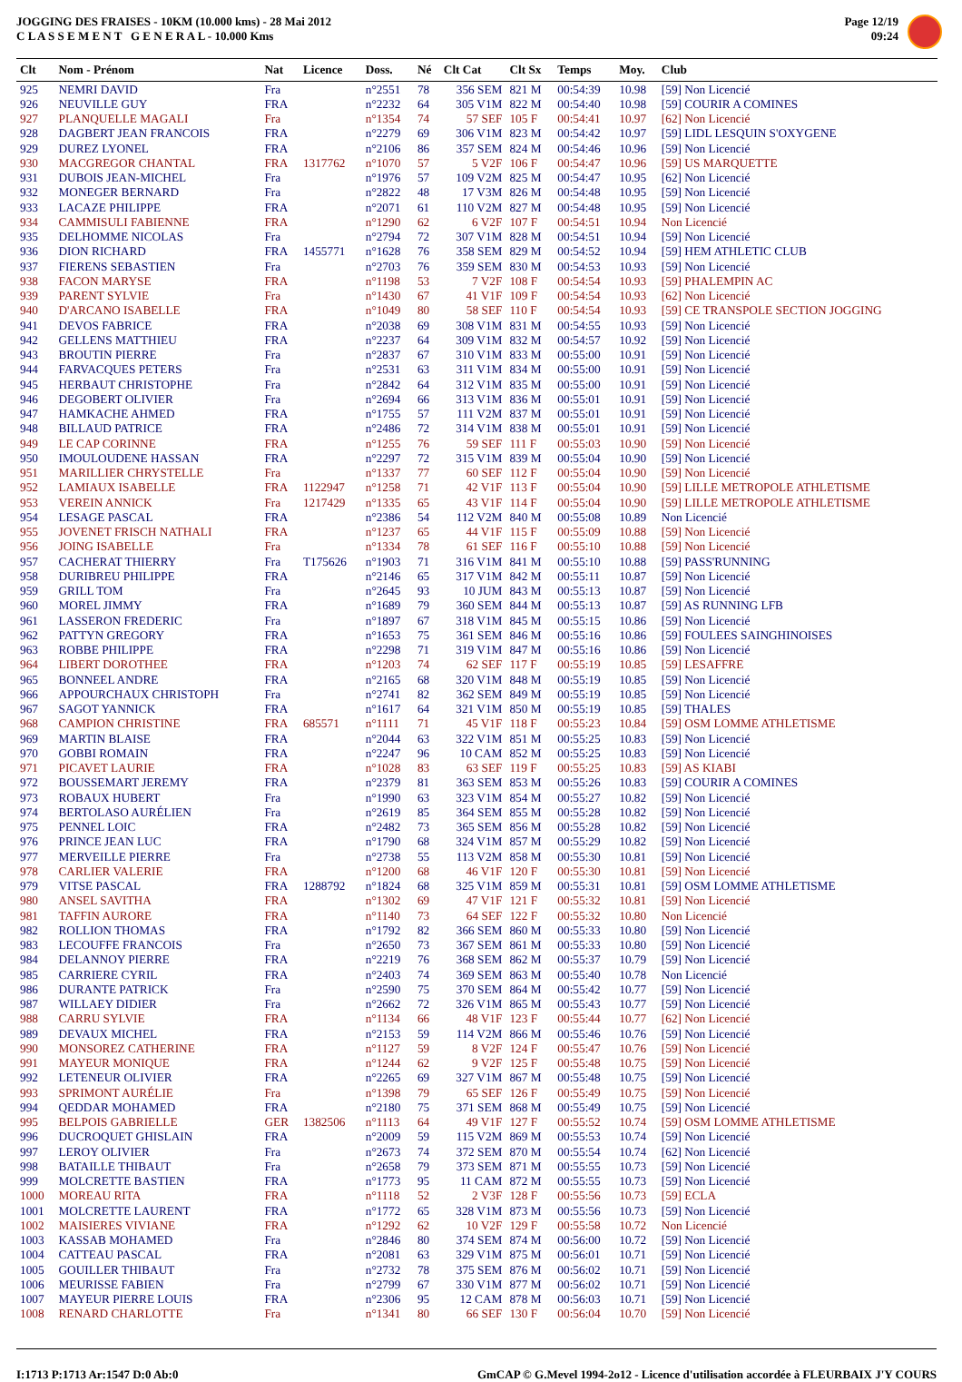JOGGING DES FRAISES - 10KM (10.000 kms) - 28 Mai 2012
C L A S S E M E N T G E N E R A L - 10.000 Kms
Page 12/19
09:24
| Clt | Nom - Prénom | Nat | Licence | Doss. | Né | Clt Cat | Clt Sx | Temps | Moy. | Club |
| --- | --- | --- | --- | --- | --- | --- | --- | --- | --- | --- |
| 925 | NEMRI DAVID | Fra | | n°2551 | 78 | 356 SEM | 821 M | 00:54:39 | 10.98 | [59] Non Licencié |
| 926 | NEUVILLE GUY | FRA | | n°2232 | 64 | 305 V1M | 822 M | 00:54:40 | 10.98 | [59] COURIR A COMINES |
| 927 | PLANQUELLE MAGALI | Fra | | n°1354 | 74 | 57 SEF | 105 F | 00:54:41 | 10.97 | [62] Non Licencié |
| 928 | DAGBERT JEAN FRANCOIS | FRA | | n°2279 | 69 | 306 V1M | 823 M | 00:54:42 | 10.97 | [59] LIDL LESQUIN S'OXYGENE |
| 929 | DUREZ LYONEL | FRA | | n°2106 | 86 | 357 SEM | 824 M | 00:54:46 | 10.96 | [59] Non Licencié |
| 930 | MACGREGOR CHANTAL | FRA | 1317762 | n°1070 | 57 | 5 V2F | 106 F | 00:54:47 | 10.96 | [59] US MARQUETTE |
| 931 | DUBOIS JEAN-MICHEL | Fra | | n°1976 | 57 | 109 V2M | 825 M | 00:54:47 | 10.95 | [62] Non Licencié |
| 932 | MONEGER BERNARD | Fra | | n°2822 | 48 | 17 V3M | 826 M | 00:54:48 | 10.95 | [59] Non Licencié |
| 933 | LACAZE PHILIPPE | FRA | | n°2071 | 61 | 110 V2M | 827 M | 00:54:48 | 10.95 | [59] Non Licencié |
| 934 | CAMMISULI FABIENNE | FRA | | n°1290 | 62 | 6 V2F | 107 F | 00:54:51 | 10.94 | Non Licencié |
| 935 | DELHOMME NICOLAS | Fra | | n°2794 | 72 | 307 V1M | 828 M | 00:54:51 | 10.94 | [59] Non Licencié |
| 936 | DION RICHARD | FRA | 1455771 | n°1628 | 76 | 358 SEM | 829 M | 00:54:52 | 10.94 | [59] HEM ATHLETIC CLUB |
| 937 | FIERENS SEBASTIEN | Fra | | n°2703 | 76 | 359 SEM | 830 M | 00:54:53 | 10.93 | [59] Non Licencié |
| 938 | FACON MARYSE | FRA | | n°1198 | 53 | 7 V2F | 108 F | 00:54:54 | 10.93 | [59] PHALEMPIN AC |
| 939 | PARENT SYLVIE | Fra | | n°1430 | 67 | 41 V1F | 109 F | 00:54:54 | 10.93 | [62] Non Licencié |
| 940 | D'ARCANO ISABELLE | FRA | | n°1049 | 80 | 58 SEF | 110 F | 00:54:54 | 10.93 | [59] CE TRANSPOLE SECTION JOGGING |
| 941 | DEVOS FABRICE | FRA | | n°2038 | 69 | 308 V1M | 831 M | 00:54:55 | 10.93 | [59] Non Licencié |
| 942 | GELLENS MATTHIEU | FRA | | n°2237 | 64 | 309 V1M | 832 M | 00:54:57 | 10.92 | [59] Non Licencié |
| 943 | BROUTIN PIERRE | Fra | | n°2837 | 67 | 310 V1M | 833 M | 00:55:00 | 10.91 | [59] Non Licencié |
| 944 | FARVACQUES PETERS | Fra | | n°2531 | 63 | 311 V1M | 834 M | 00:55:00 | 10.91 | [59] Non Licencié |
| 945 | HERBAUT CHRISTOPHE | Fra | | n°2842 | 64 | 312 V1M | 835 M | 00:55:00 | 10.91 | [59] Non Licencié |
| 946 | DEGOBERT OLIVIER | Fra | | n°2694 | 66 | 313 V1M | 836 M | 00:55:01 | 10.91 | [59] Non Licencié |
| 947 | HAMKACHE AHMED | FRA | | n°1755 | 57 | 111 V2M | 837 M | 00:55:01 | 10.91 | [59] Non Licencié |
| 948 | BILLAUD PATRICE | FRA | | n°2486 | 72 | 314 V1M | 838 M | 00:55:01 | 10.91 | [59] Non Licencié |
| 949 | LE CAP CORINNE | FRA | | n°1255 | 76 | 59 SEF | 111 F | 00:55:03 | 10.90 | [59] Non Licencié |
| 950 | IMOULOUDENE HASSAN | FRA | | n°2297 | 72 | 315 V1M | 839 M | 00:55:04 | 10.90 | [59] Non Licencié |
| 951 | MARILLIER CHRYSTELLE | Fra | | n°1337 | 77 | 60 SEF | 112 F | 00:55:04 | 10.90 | [59] Non Licencié |
| 952 | LAMIAUX ISABELLE | FRA | 1122947 | n°1258 | 71 | 42 V1F | 113 F | 00:55:04 | 10.90 | [59] LILLE METROPOLE ATHLETISME |
| 953 | VEREIN ANNICK | Fra | 1217429 | n°1335 | 65 | 43 V1F | 114 F | 00:55:04 | 10.90 | [59] LILLE METROPOLE ATHLETISME |
| 954 | LESAGE PASCAL | FRA | | n°2386 | 54 | 112 V2M | 840 M | 00:55:08 | 10.89 | Non Licencié |
| 955 | JOVENET FRISCH NATHALI | FRA | | n°1237 | 65 | 44 V1F | 115 F | 00:55:09 | 10.88 | [59] Non Licencié |
| 956 | JOING ISABELLE | Fra | | n°1334 | 78 | 61 SEF | 116 F | 00:55:10 | 10.88 | [59] Non Licencié |
| 957 | CACHERAT THIERRY | Fra | T175626 | n°1903 | 71 | 316 V1M | 841 M | 00:55:10 | 10.88 | [59] PASS'RUNNING |
| 958 | DURIBREU PHILIPPE | FRA | | n°2146 | 65 | 317 V1M | 842 M | 00:55:11 | 10.87 | [59] Non Licencié |
| 959 | GRILL TOM | Fra | | n°2645 | 93 | 10 JUM | 843 M | 00:55:13 | 10.87 | [59] Non Licencié |
| 960 | MOREL JIMMY | FRA | | n°1689 | 79 | 360 SEM | 844 M | 00:55:13 | 10.87 | [59] AS RUNNING LFB |
| 961 | LASSERON FREDERIC | Fra | | n°1897 | 67 | 318 V1M | 845 M | 00:55:15 | 10.86 | [59] Non Licencié |
| 962 | PATTYN GREGORY | FRA | | n°1653 | 75 | 361 SEM | 846 M | 00:55:16 | 10.86 | [59] FOULEES SAINGHINOISES |
| 963 | ROBBE PHILIPPE | FRA | | n°2298 | 71 | 319 V1M | 847 M | 00:55:16 | 10.86 | [59] Non Licencié |
| 964 | LIBERT DOROTHEE | FRA | | n°1203 | 74 | 62 SEF | 117 F | 00:55:19 | 10.85 | [59] LESAFFRE |
| 965 | BONNEEL ANDRE | FRA | | n°2165 | 68 | 320 V1M | 848 M | 00:55:19 | 10.85 | [59] Non Licencié |
| 966 | APPOURCHAUX CHRISTOPH | Fra | | n°2741 | 82 | 362 SEM | 849 M | 00:55:19 | 10.85 | [59] Non Licencié |
| 967 | SAGOT YANNICK | FRA | | n°1617 | 64 | 321 V1M | 850 M | 00:55:19 | 10.85 | [59] THALES |
| 968 | CAMPION CHRISTINE | FRA | 685571 | n°1111 | 71 | 45 V1F | 118 F | 00:55:23 | 10.84 | [59] OSM LOMME ATHLETISME |
| 969 | MARTIN BLAISE | FRA | | n°2044 | 63 | 322 V1M | 851 M | 00:55:25 | 10.83 | [59] Non Licencié |
| 970 | GOBBI ROMAIN | FRA | | n°2247 | 96 | 10 CAM | 852 M | 00:55:25 | 10.83 | [59] Non Licencié |
| 971 | PICAVET LAURIE | FRA | | n°1028 | 83 | 63 SEF | 119 F | 00:55:25 | 10.83 | [59] AS KIABI |
| 972 | BOUSSEMART JEREMY | FRA | | n°2379 | 81 | 363 SEM | 853 M | 00:55:26 | 10.83 | [59] COURIR A COMINES |
| 973 | ROBAUX HUBERT | Fra | | n°1990 | 63 | 323 V1M | 854 M | 00:55:27 | 10.82 | [59] Non Licencié |
| 974 | BERTOLASO AURÉLIEN | Fra | | n°2619 | 85 | 364 SEM | 855 M | 00:55:28 | 10.82 | [59] Non Licencié |
| 975 | PENNEL LOIC | FRA | | n°2482 | 73 | 365 SEM | 856 M | 00:55:28 | 10.82 | [59] Non Licencié |
| 976 | PRINCE JEAN LUC | FRA | | n°1790 | 68 | 324 V1M | 857 M | 00:55:29 | 10.82 | [59] Non Licencié |
| 977 | MERVEILLE PIERRE | Fra | | n°2738 | 55 | 113 V2M | 858 M | 00:55:30 | 10.81 | [59] Non Licencié |
| 978 | CARLIER VALERIE | FRA | | n°1200 | 68 | 46 V1F | 120 F | 00:55:30 | 10.81 | [59] Non Licencié |
| 979 | VITSE PASCAL | FRA | 1288792 | n°1824 | 68 | 325 V1M | 859 M | 00:55:31 | 10.81 | [59] OSM LOMME ATHLETISME |
| 980 | ANSEL SAVITHA | FRA | | n°1302 | 69 | 47 V1F | 121 F | 00:55:32 | 10.81 | [59] Non Licencié |
| 981 | TAFFIN AURORE | FRA | | n°1140 | 73 | 64 SEF | 122 F | 00:55:32 | 10.80 | Non Licencié |
| 982 | ROLLION THOMAS | FRA | | n°1792 | 82 | 366 SEM | 860 M | 00:55:33 | 10.80 | [59] Non Licencié |
| 983 | LECOUFFE FRANCOIS | Fra | | n°2650 | 73 | 367 SEM | 861 M | 00:55:33 | 10.80 | [59] Non Licencié |
| 984 | DELANNOY PIERRE | FRA | | n°2219 | 76 | 368 SEM | 862 M | 00:55:37 | 10.79 | [59] Non Licencié |
| 985 | CARRIERE CYRIL | FRA | | n°2403 | 74 | 369 SEM | 863 M | 00:55:40 | 10.78 | Non Licencié |
| 986 | DURANTE PATRICK | Fra | | n°2590 | 75 | 370 SEM | 864 M | 00:55:42 | 10.77 | [59] Non Licencié |
| 987 | WILLAEY DIDIER | Fra | | n°2662 | 72 | 326 V1M | 865 M | 00:55:43 | 10.77 | [59] Non Licencié |
| 988 | CARRU SYLVIE | FRA | | n°1134 | 66 | 48 V1F | 123 F | 00:55:44 | 10.77 | [62] Non Licencié |
| 989 | DEVAUX MICHEL | FRA | | n°2153 | 59 | 114 V2M | 866 M | 00:55:46 | 10.76 | [59] Non Licencié |
| 990 | MONSOREZ CATHERINE | FRA | | n°1127 | 59 | 8 V2F | 124 F | 00:55:47 | 10.76 | [59] Non Licencié |
| 991 | MAYEUR MONIQUE | FRA | | n°1244 | 62 | 9 V2F | 125 F | 00:55:48 | 10.75 | [59] Non Licencié |
| 992 | LETENEUR OLIVIER | FRA | | n°2265 | 69 | 327 V1M | 867 M | 00:55:48 | 10.75 | [59] Non Licencié |
| 993 | SPRIMONT AURÉLIE | Fra | | n°1398 | 79 | 65 SEF | 126 F | 00:55:49 | 10.75 | [59] Non Licencié |
| 994 | QEDDAR MOHAMED | FRA | | n°2180 | 75 | 371 SEM | 868 M | 00:55:49 | 10.75 | [59] Non Licencié |
| 995 | BELPOIS GABRIELLE | GER | 1382506 | n°1113 | 64 | 49 V1F | 127 F | 00:55:52 | 10.74 | [59] OSM LOMME ATHLETISME |
| 996 | DUCROQUET GHISLAIN | FRA | | n°2009 | 59 | 115 V2M | 869 M | 00:55:53 | 10.74 | [59] Non Licencié |
| 997 | LEROY OLIVIER | Fra | | n°2673 | 74 | 372 SEM | 870 M | 00:55:54 | 10.74 | [62] Non Licencié |
| 998 | BATAILLE THIBAUT | Fra | | n°2658 | 79 | 373 SEM | 871 M | 00:55:55 | 10.73 | [59] Non Licencié |
| 999 | MOLCRETTE BASTIEN | FRA | | n°1773 | 95 | 11 CAM | 872 M | 00:55:55 | 10.73 | [59] Non Licencié |
| 1000 | MOREAU RITA | FRA | | n°1118 | 52 | 2 V3F | 128 F | 00:55:56 | 10.73 | [59] ECLA |
| 1001 | MOLCRETTE LAURENT | FRA | | n°1772 | 65 | 328 V1M | 873 M | 00:55:56 | 10.73 | [59] Non Licencié |
| 1002 | MAISIERES VIVIANE | FRA | | n°1292 | 62 | 10 V2F | 129 F | 00:55:58 | 10.72 | Non Licencié |
| 1003 | KASSAB MOHAMED | Fra | | n°2846 | 80 | 374 SEM | 874 M | 00:56:00 | 10.72 | [59] Non Licencié |
| 1004 | CATTEAU PASCAL | FRA | | n°2081 | 63 | 329 V1M | 875 M | 00:56:01 | 10.71 | [59] Non Licencié |
| 1005 | GOUILLER THIBAUT | Fra | | n°2732 | 78 | 375 SEM | 876 M | 00:56:02 | 10.71 | [59] Non Licencié |
| 1006 | MEURISSE FABIEN | Fra | | n°2799 | 67 | 330 V1M | 877 M | 00:56:02 | 10.71 | [59] Non Licencié |
| 1007 | MAYEUR PIERRE LOUIS | FRA | | n°2306 | 95 | 12 CAM | 878 M | 00:56:03 | 10.71 | [59] Non Licencié |
| 1008 | RENARD CHARLOTTE | Fra | | n°1341 | 80 | 66 SEF | 130 F | 00:56:04 | 10.70 | [59] Non Licencié |
I:1713 P:1713 Ar:1547 D:0 Ab:0 GmCAP © G.Mevel 1994-2o12 - Licence d'utilisation accordée à FLEURBAIX J'Y COURS